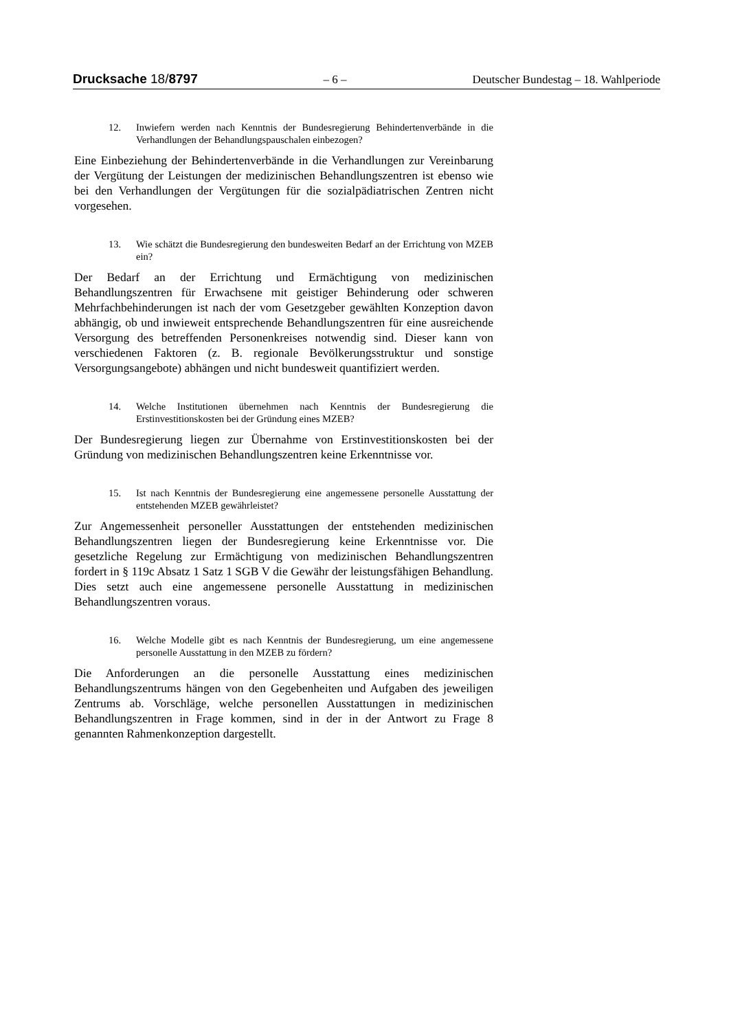Drucksache 18/8797 – 6 – Deutscher Bundestag – 18. Wahlperiode
12. Inwiefern werden nach Kenntnis der Bundesregierung Behindertenverbände in die Verhandlungen der Behandlungspauschalen einbezogen?
Eine Einbeziehung der Behindertenverbände in die Verhandlungen zur Vereinbarung der Vergütung der Leistungen der medizinischen Behandlungszentren ist ebenso wie bei den Verhandlungen der Vergütungen für die sozialpädiatrischen Zentren nicht vorgesehen.
13. Wie schätzt die Bundesregierung den bundesweiten Bedarf an der Errichtung von MZEB ein?
Der Bedarf an der Errichtung und Ermächtigung von medizinischen Behandlungszentren für Erwachsene mit geistiger Behinderung oder schweren Mehrfachbehinderungen ist nach der vom Gesetzgeber gewählten Konzeption davon abhängig, ob und inwieweit entsprechende Behandlungszentren für eine ausreichende Versorgung des betreffenden Personenkreises notwendig sind. Dieser kann von verschiedenen Faktoren (z. B. regionale Bevölkerungsstruktur und sonstige Versorgungsangebote) abhängen und nicht bundesweit quantifiziert werden.
14. Welche Institutionen übernehmen nach Kenntnis der Bundesregierung die Erstinvestitionskosten bei der Gründung eines MZEB?
Der Bundesregierung liegen zur Übernahme von Erstinvestitionskosten bei der Gründung von medizinischen Behandlungszentren keine Erkenntnisse vor.
15. Ist nach Kenntnis der Bundesregierung eine angemessene personelle Ausstattung der entstehenden MZEB gewährleistet?
Zur Angemessenheit personeller Ausstattungen der entstehenden medizinischen Behandlungszentren liegen der Bundesregierung keine Erkenntnisse vor. Die gesetzliche Regelung zur Ermächtigung von medizinischen Behandlungszentren fordert in § 119c Absatz 1 Satz 1 SGB V die Gewähr der leistungsfähigen Behandlung. Dies setzt auch eine angemessene personelle Ausstattung in medizinischen Behandlungszentren voraus.
16. Welche Modelle gibt es nach Kenntnis der Bundesregierung, um eine angemessene personelle Ausstattung in den MZEB zu fördern?
Die Anforderungen an die personelle Ausstattung eines medizinischen Behandlungszentrums hängen von den Gegebenheiten und Aufgaben des jeweiligen Zentrums ab. Vorschläge, welche personellen Ausstattungen in medizinischen Behandlungszentren in Frage kommen, sind in der in der Antwort zu Frage 8 genannten Rahmenkonzeption dargestellt.